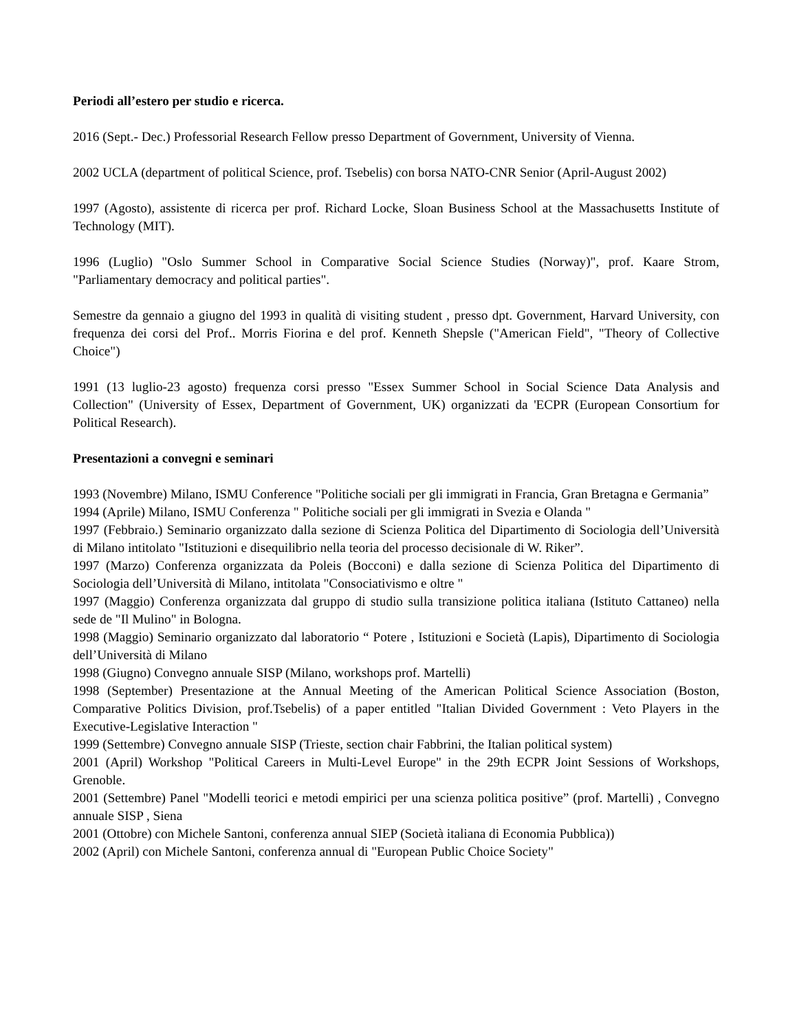Periodi all’estero per studio e ricerca.
2016 (Sept.- Dec.) Professorial Research Fellow presso Department of Government, University of Vienna.
2002 UCLA (department of political Science, prof. Tsebelis) con borsa NATO-CNR Senior (April-August 2002)
1997 (Agosto), assistente di ricerca per prof. Richard Locke, Sloan Business School at the Massachusetts Institute of Technology (MIT).
1996 (Luglio) "Oslo Summer School in Comparative Social Science Studies (Norway)", prof. Kaare Strom, "Parliamentary democracy and political parties".
Semestre da gennaio a giugno del 1993 in qualità di visiting student , presso dpt. Government, Harvard University, con frequenza dei corsi del Prof.. Morris Fiorina e del prof. Kenneth Shepsle ("American Field", "Theory of Collective Choice")
1991 (13 luglio-23 agosto) frequenza corsi presso "Essex Summer School in Social Science Data Analysis and Collection" (University of Essex, Department of Government, UK) organizzati da 'ECPR (European Consortium for Political Research).
Presentazioni a convegni e seminari
1993 (Novembre) Milano, ISMU Conference "Politiche sociali per gli immigrati in Francia, Gran Bretagna e Germania”
1994 (Aprile) Milano, ISMU Conferenza " Politiche sociali per gli immigrati in Svezia e Olanda "
1997 (Febbraio.) Seminario organizzato dalla sezione di Scienza Politica del Dipartimento di Sociologia dell’Università di Milano intitolato "Istituzioni e disequilibrio nella teoria del processo decisionale di W. Riker”.
1997 (Marzo) Conferenza organizzata da Poleis (Bocconi) e dalla sezione di Scienza Politica del Dipartimento di Sociologia dell’Università di Milano, intitolata "Consociativismo e oltre "
1997 (Maggio) Conferenza organizzata dal gruppo di studio sulla transizione politica italiana (Istituto Cattaneo) nella sede de "Il Mulino" in Bologna.
1998 (Maggio) Seminario organizzato dal laboratorio “ Potere , Istituzioni e Società (Lapis), Dipartimento di Sociologia dell’Università di Milano
1998 (Giugno) Convegno annuale SISP (Milano, workshops prof. Martelli)
1998 (September) Presentazione at the Annual Meeting of the American Political Science Association (Boston, Comparative Politics Division, prof.Tsebelis) of a paper entitled "Italian Divided Government : Veto Players in the Executive-Legislative Interaction "
1999 (Settembre) Convegno annuale SISP (Trieste, section chair Fabbrini, the Italian political system)
2001 (April) Workshop "Political Careers in Multi-Level Europe" in the 29th ECPR Joint Sessions of Workshops, Grenoble.
2001 (Settembre) Panel "Modelli teorici e metodi empirici per una scienza politica positive” (prof. Martelli) , Convegno annuale SISP , Siena
2001 (Ottobre) con Michele Santoni, conferenza annual SIEP (Società italiana di Economia Pubblica))
2002 (April) con Michele Santoni, conferenza annual di "European Public Choice Society"